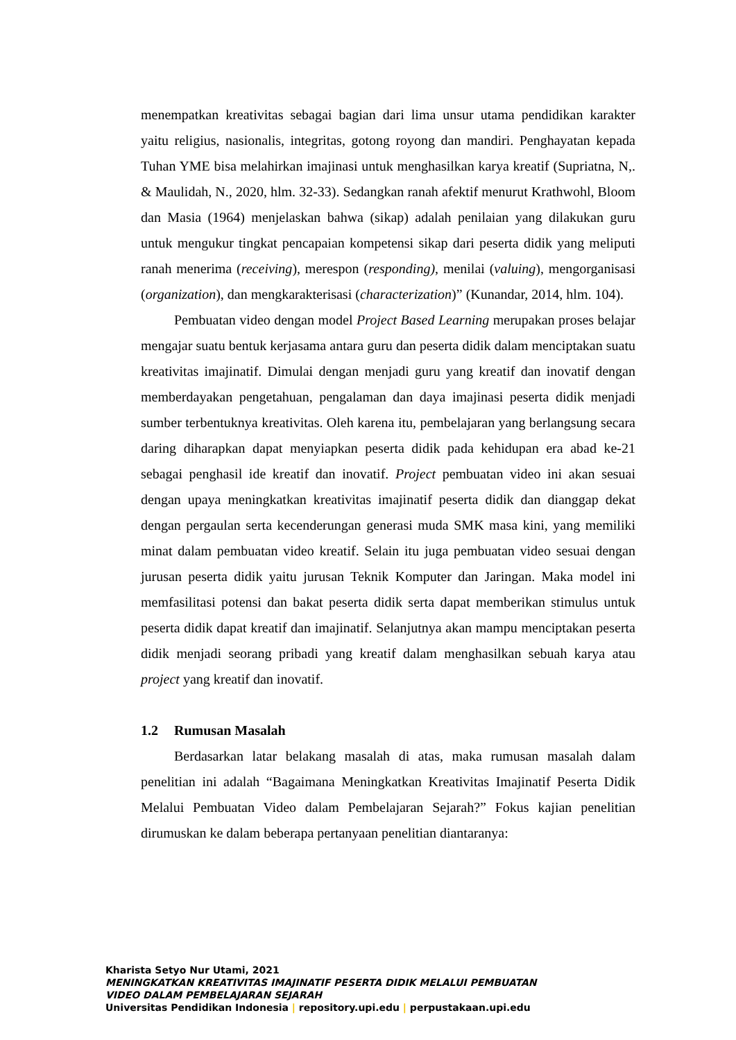menempatkan kreativitas sebagai bagian dari lima unsur utama pendidikan karakter yaitu religius, nasionalis, integritas, gotong royong dan mandiri. Penghayatan kepada Tuhan YME bisa melahirkan imajinasi untuk menghasilkan karya kreatif (Supriatna, N,. & Maulidah, N., 2020, hlm. 32-33). Sedangkan ranah afektif menurut Krathwohl, Bloom dan Masia (1964) menjelaskan bahwa (sikap) adalah penilaian yang dilakukan guru untuk mengukur tingkat pencapaian kompetensi sikap dari peserta didik yang meliputi ranah menerima (receiving), merespon (responding), menilai (valuing), mengorganisasi (organization), dan mengkarakterisasi (characterization)” (Kunandar, 2014, hlm. 104).
Pembuatan video dengan model Project Based Learning merupakan proses belajar mengajar suatu bentuk kerjasama antara guru dan peserta didik dalam menciptakan suatu kreativitas imajinatif. Dimulai dengan menjadi guru yang kreatif dan inovatif dengan memberdayakan pengetahuan, pengalaman dan daya imajinasi peserta didik menjadi sumber terbentuknya kreativitas. Oleh karena itu, pembelajaran yang berlangsung secara daring diharapkan dapat menyiapkan peserta didik pada kehidupan era abad ke-21 sebagai penghasil ide kreatif dan inovatif. Project pembuatan video ini akan sesuai dengan upaya meningkatkan kreativitas imajinatif peserta didik dan dianggap dekat dengan pergaulan serta kecenderungan generasi muda SMK masa kini, yang memiliki minat dalam pembuatan video kreatif. Selain itu juga pembuatan video sesuai dengan jurusan peserta didik yaitu jurusan Teknik Komputer dan Jaringan. Maka model ini memfasilitasi potensi dan bakat peserta didik serta dapat memberikan stimulus untuk peserta didik dapat kreatif dan imajinatif. Selanjutnya akan mampu menciptakan peserta didik menjadi seorang pribadi yang kreatif dalam menghasilkan sebuah karya atau project yang kreatif dan inovatif.
1.2 Rumusan Masalah
Berdasarkan latar belakang masalah di atas, maka rumusan masalah dalam penelitian ini adalah “Bagaimana Meningkatkan Kreativitas Imajinatif Peserta Didik Melalui Pembuatan Video dalam Pembelajaran Sejarah?” Fokus kajian penelitian dirumuskan ke dalam beberapa pertanyaan penelitian diantaranya:
Kharista Setyo Nur Utami, 2021
MENINGKATKAN KREATIVITAS IMAJINATIF PESERTA DIDIK MELALUI PEMBUATAN
VIDEO DALAM PEMBELAJARAN SEJARAH
Universitas Pendidikan Indonesia | repository.upi.edu | perpustakaan.upi.edu